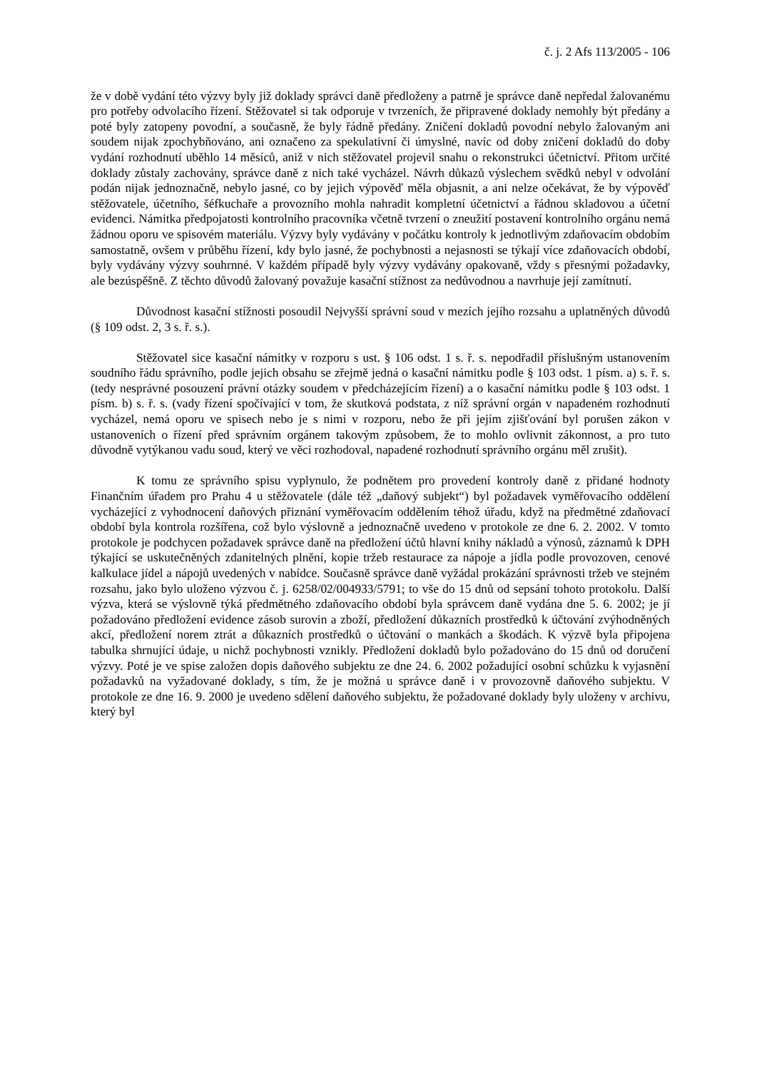č. j. 2 Afs 113/2005 - 106
že v době vydání této výzvy byly již doklady správci daně předloženy a patrně je správce daně nepředal žalovanému pro potřeby odvolacího řízení. Stěžovatel si tak odporuje v tvrzeních, že připravené doklady nemohly být předány a poté byly zatopeny povodní, a současně, že byly řádně předány. Zničení dokladů povodní nebylo žalovaným ani soudem nijak zpochybňováno, ani označeno za spekulativní či úmyslné, navíc od doby zničení dokladů do doby vydání rozhodnutí uběhlo 14 měsíců, aniž v nich stěžovatel projevil snahu o rekonstrukci účetnictví. Přitom určité doklady zůstaly zachovány, správce daně z nich také vycházel. Návrh důkazů výslechem svědků nebyl v odvolání podán nijak jednoznačně, nebylo jasné, co by jejich výpověď měla objasnit, a ani nelze očekávat, že by výpověď stěžovatele, účetního, šéfkuchaře a provozního mohla nahradit kompletní účetnictví a řádnou skladovou a účetní evidenci. Námitka předpojatosti kontrolního pracovníka včetně tvrzení o zneužití postavení kontrolního orgánu nemá žádnou oporu ve spisovém materiálu. Výzvy byly vydávány v počátku kontroly k jednotlivým zdaňovacím obdobím samostatně, ovšem v průběhu řízení, kdy bylo jasné, že pochybnosti a nejasnosti se týkají více zdaňovacích období, byly vydávány výzvy souhrnné. V každém případě byly výzvy vydávány opakovaně, vždy s přesnými požadavky, ale bezúspěšně. Z těchto důvodů žalovaný považuje kasační stížnost za nedůvodnou a navrhuje její zamítnutí.
Důvodnost kasační stížnosti posoudil Nejvyšší správní soud v mezích jejího rozsahu a uplatněných důvodů (§ 109 odst. 2, 3 s. ř. s.).
Stěžovatel sice kasační námitky v rozporu s ust. § 106 odst. 1 s. ř. s. nepodřadil příslušným ustanovením soudního řádu správního, podle jejich obsahu se zřejmě jedná o kasační námitku podle § 103 odst. 1 písm. a) s. ř. s. (tedy nesprávné posouzení právní otázky soudem v předcházejícím řízení) a o kasační námitku podle § 103 odst. 1 písm. b) s. ř. s. (vady řízení spočívající v tom, že skutková podstata, z níž správní orgán v napadeném rozhodnutí vycházel, nemá oporu ve spisech nebo je s nimi v rozporu, nebo že při jejím zjišťování byl porušen zákon v ustanoveních o řízení před správním orgánem takovým způsobem, že to mohlo ovlivnit zákonnost, a pro tuto důvodně vytýkanou vadu soud, který ve věci rozhodoval, napadené rozhodnutí správního orgánu měl zrušit).
K tomu ze správního spisu vyplynulo, že podnětem pro provedení kontroly daně z přidané hodnoty Finančním úřadem pro Prahu 4 u stěžovatele (dále též „daňový subjekt“) byl požadavek vyměřovacího oddělení vycházející z vyhodnocení daňových přiznání vyměřovacím oddělením téhož úřadu, když na předmětné zdaňovací období byla kontrola rozšířena, což bylo výslovně a jednoznačně uvedeno v protokole ze dne 6. 2. 2002. V tomto protokole je podchycen požadavek správce daně na předložení účtů hlavní knihy nákladů a výnosů, záznamů k DPH týkající se uskutečněných zdanitelných plnění, kopie tržeb restaurace za nápoje a jídla podle provozoven, cenové kalkulace jídel a nápojů uvedených v nabídce. Současně správce daně vyžádal prokázání správnosti tržeb ve stejném rozsahu, jako bylo uloženo výzvou č. j. 6258/02/004933/5791; to vše do 15 dnů od sepsání tohoto protokolu. Další výzva, která se výslovně týká předmětného zdaňovacího období byla správcem daně vydána dne 5. 6. 2002; je jí požadováno předložení evidence zásob surovin a zboží, předložení důkazních prostředků k účtování zvýhodněných akcí, předložení norem ztrát a důkazních prostředků o účtování o mankách a škodách. K výzvě byla připojena tabulka shrnující údaje, u nichž pochybnosti vznikly. Předložení dokladů bylo požadováno do 15 dnů od doručení výzvy. Poté je ve spise založen dopis daňového subjektu ze dne 24. 6. 2002 požadující osobní schůzku k vyjasnění požadavků na vyžadované doklady, s tím, že je možná u správce daně i v provozovně daňového subjektu. V protokole ze dne 16. 9. 2000 je uvedeno sdělení daňového subjektu, že požadované doklady byly uloženy v archivu, který byl